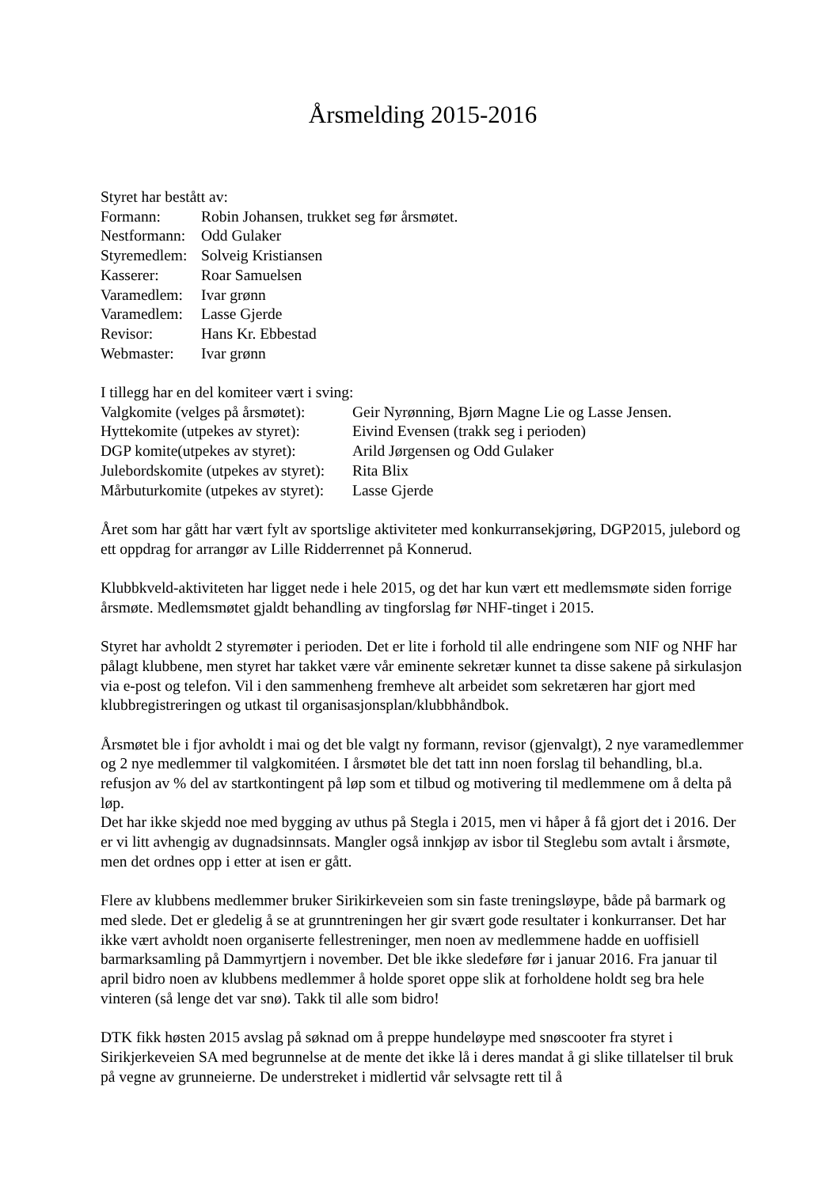Årsmelding 2015-2016
Styret har bestått av:
| Formann: | Robin Johansen, trukket seg før årsmøtet. |
| Nestformann: | Odd Gulaker |
| Styremedlem: | Solveig Kristiansen |
| Kasserer: | Roar Samuelsen |
| Varamedlem: | Ivar grønn |
| Varamedlem: | Lasse Gjerde |
| Revisor: | Hans Kr. Ebbestad |
| Webmaster: | Ivar grønn |
I tillegg har en del komiteer vært i sving:
| Valgkomite (velges på årsmøtet): | Geir Nyrønning, Bjørn Magne Lie og Lasse Jensen. |
| Hyttekomite (utpekes av styret): | Eivind Evensen (trakk seg i perioden) |
| DGP komite(utpekes av styret): | Arild Jørgensen og Odd Gulaker |
| Julebordskomite (utpekes av styret): | Rita Blix |
| Mårbuturkomite (utpekes av styret): | Lasse Gjerde |
Året som har gått har vært fylt av sportslige aktiviteter med konkurransekjøring, DGP2015, julebord og ett oppdrag for arrangør av Lille Ridderrennet på Konnerud.
Klubbkveld-aktiviteten har ligget nede i hele 2015, og det har kun vært ett medlemsmøte siden forrige årsmøte. Medlemsmøtet gjaldt behandling av tingforslag før NHF-tinget i 2015.
Styret har avholdt 2 styremøter i perioden. Det er lite i forhold til alle endringene som NIF og NHF har pålagt klubbene, men styret har takket være vår eminente sekretær kunnet ta disse sakene på sirkulasjon via e-post og telefon. Vil i den sammenheng fremheve alt arbeidet som sekretæren har gjort med klubbregistreringen og utkast til organisasjonsplan/klubbhåndbok.
Årsmøtet ble i fjor avholdt i mai og det ble valgt ny formann, revisor (gjenvalgt), 2 nye varamedlemmer og 2 nye medlemmer til valgkomitéen. I årsmøtet ble det tatt inn noen forslag til behandling, bl.a. refusjon av % del av startkontingent på løp som et tilbud og motivering til medlemmene om å delta på løp.
Det har ikke skjedd noe med bygging av uthus på Stegla i 2015, men vi håper å få gjort det i 2016. Der er vi litt avhengig av dugnadsinnsats. Mangler også innkjøp av isbor til Steglebu som avtalt i årsmøte, men det ordnes opp i etter at isen er gått.
Flere av klubbens medlemmer bruker Sirikirkeveien som sin faste treningsløype, både på barmark og med slede. Det er gledelig å se at grunntreningen her gir svært gode resultater i konkurranser. Det har ikke vært avholdt noen organiserte fellestreninger, men noen av medlemmene hadde en uoffisiell barmarksamling på Dammyrtjern i november. Det ble ikke sledeføre før i januar 2016. Fra januar til april bidro noen av klubbens medlemmer å holde sporet oppe slik at forholdene holdt seg bra hele vinteren (så lenge det var snø). Takk til alle som bidro!
DTK fikk høsten 2015 avslag på søknad om å preppe hundeløype med snøscooter fra styret i Sirikjerkeveien SA med begrunnelse at de mente det ikke lå i deres mandat å gi slike tillatelser til bruk på vegne av grunneierne. De understreket i midlertid vår selvsagte rett til å